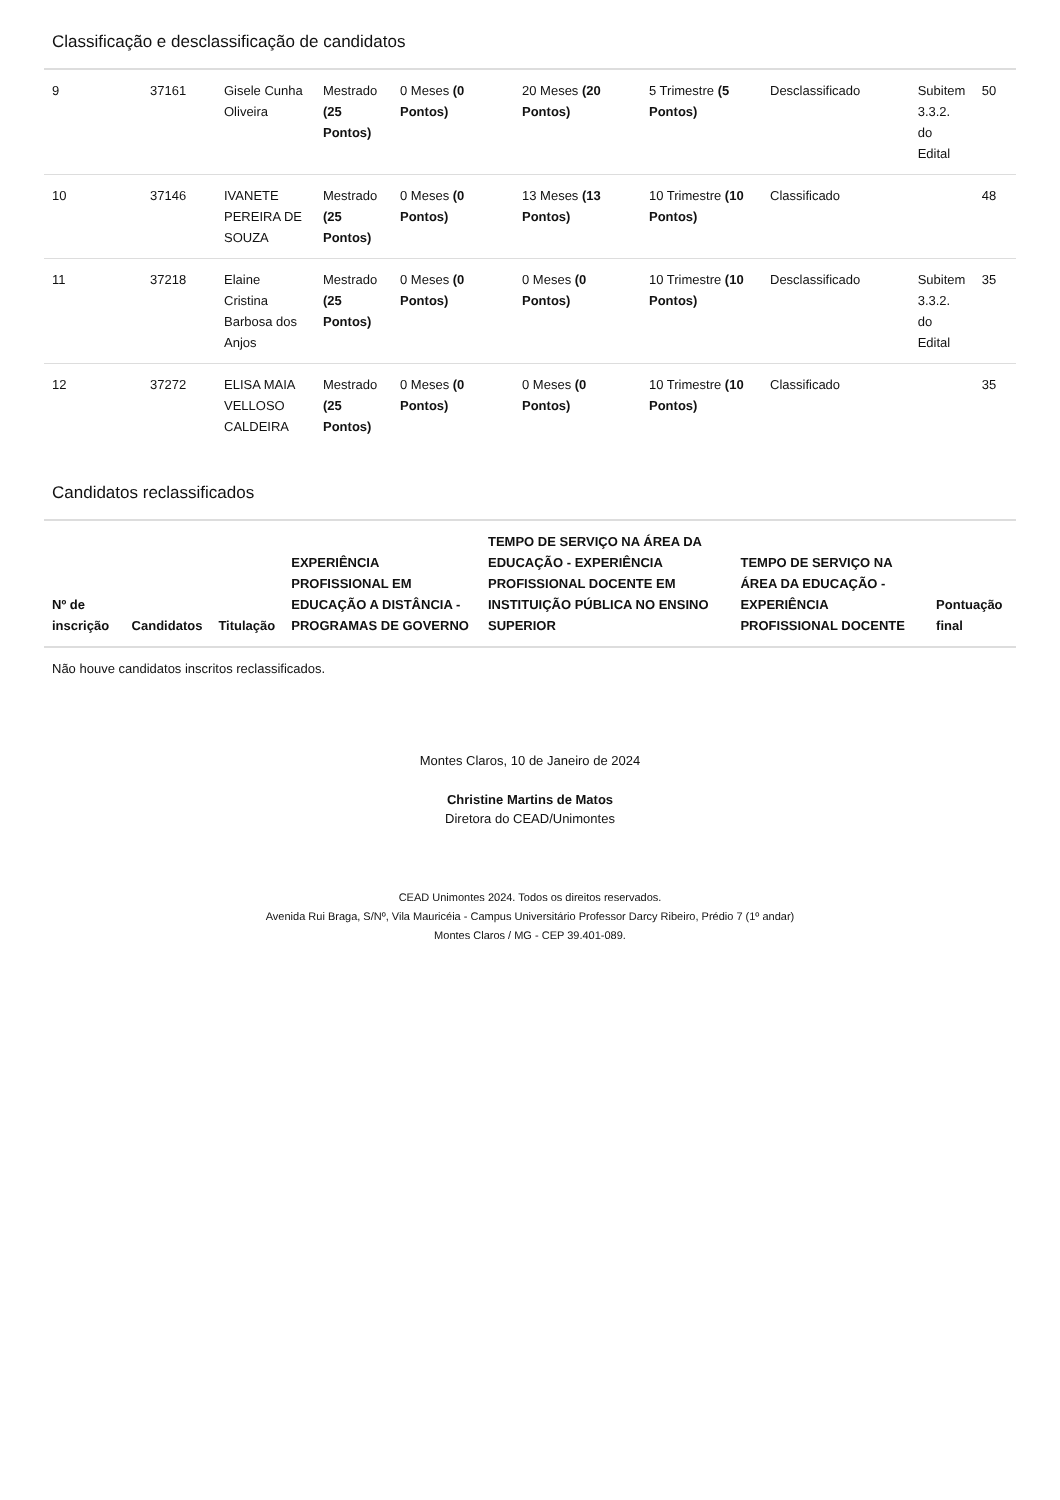Classificação e desclassificação de candidatos
| 9 | 37161 | Gisele Cunha Oliveira | Mestrado (25 Pontos) | 0 Meses (0 Pontos) | 20 Meses (20 Pontos) | 5 Trimestre (5 Pontos) | Desclassificado | Subitem 3.3.2. do Edital | 50 |
| 10 | 37146 | IVANETE PEREIRA DE SOUZA | Mestrado (25 Pontos) | 0 Meses (0 Pontos) | 13 Meses (13 Pontos) | 10 Trimestre (10 Pontos) | Classificado | | 48 |
| 11 | 37218 | Elaine Cristina Barbosa dos Anjos | Mestrado (25 Pontos) | 0 Meses (0 Pontos) | 0 Meses (0 Pontos) | 10 Trimestre (10 Pontos) | Desclassificado | Subitem 3.3.2. do Edital | 35 |
| 12 | 37272 | ELISA MAIA VELLOSO CALDEIRA | Mestrado (25 Pontos) | 0 Meses (0 Pontos) | 0 Meses (0 Pontos) | 10 Trimestre (10 Pontos) | Classificado | | 35 |
Candidatos reclassificados
| Nº de inscrição | Candidatos | Titulação | EXPERIÊNCIA PROFISSIONAL EM EDUCAÇÃO A DISTÂNCIA - PROGRAMAS DE GOVERNO | TEMPO DE SERVIÇO NA ÁREA DA EDUCAÇÃO - EXPERIÊNCIA PROFISSIONAL DOCENTE EM INSTITUIÇÃO PÚBLICA NO ENSINO SUPERIOR | TEMPO DE SERVIÇO NA ÁREA DA EDUCAÇÃO - EXPERIÊNCIA PROFISSIONAL DOCENTE | Pontuação final |
| --- | --- | --- | --- | --- | --- | --- |
| Não houve candidatos inscritos reclassificados. | | | | | | |
Montes Claros, 10 de Janeiro de 2024
Christine Martins de Matos
Diretora do CEAD/Unimontes
CEAD Unimontes 2024. Todos os direitos reservados.
Avenida Rui Braga, S/Nº, Vila Mauricéia - Campus Universitário Professor Darcy Ribeiro, Prédio 7 (1º andar)
Montes Claros / MG - CEP 39.401-089.